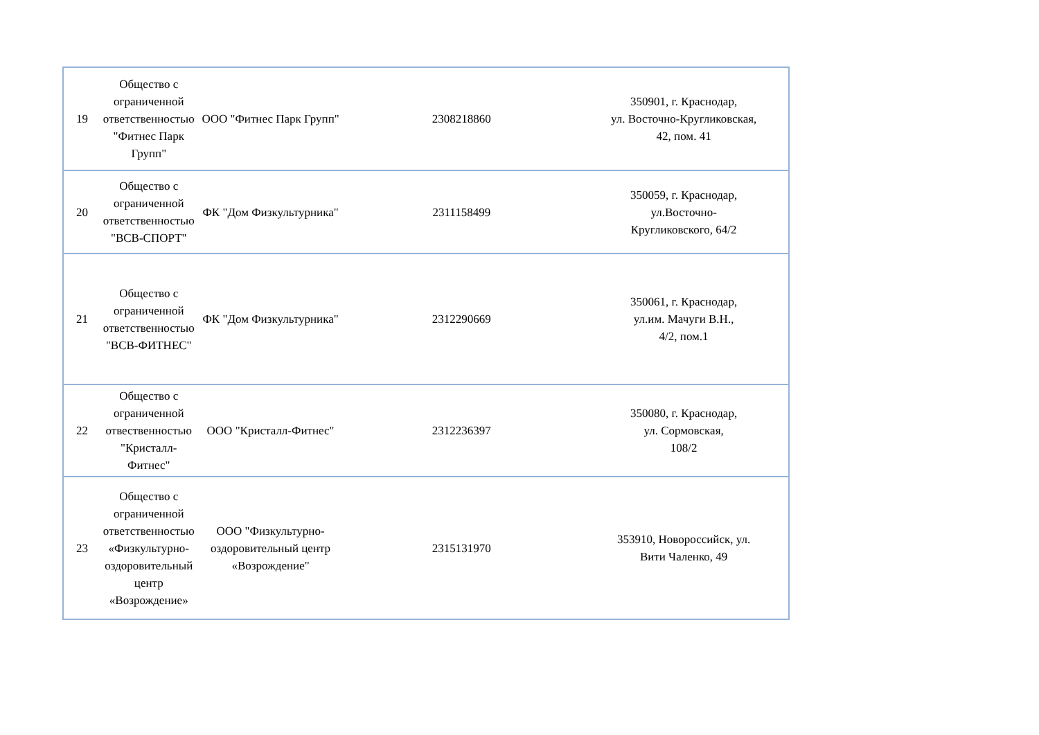| 19 | Общество с ограниченной ответственностью "Фитнес Парк Групп" | ООО "Фитнес Парк Групп" | 2308218860 | 350901, г. Краснодар, ул. Восточно-Кругликовская, 42, пом. 41 |
| 20 | Общество с ограниченной ответственностью "ВСВ-СПОРТ" | ФК "Дом Физкультурника" | 2311158499 | 350059, г. Краснодар, ул.Восточно- Кругликовского, 64/2 |
| 21 | Общество с ограниченной ответственностью "ВСВ-ФИТНЕС" | ФК "Дом Физкультурника" | 2312290669 | 350061, г. Краснодар, ул.им. Мачуги В.Н., 4/2, пом.1 |
| 22 | Общество с ограниченной отвественностью "Кристалл-Фитнес" | ООО "Кристалл-Фитнес" | 2312236397 | 350080, г. Краснодар, ул. Сормовская, 108/2 |
| 23 | Общество с ограниченной ответственностью «Физкультурно-оздоровительный центр «Возрождение» | ООО "Физкультурно-оздоровительный центр «Возрождение" | 2315131970 | 353910, Новороссийск, ул. Вити Чаленко, 49 |